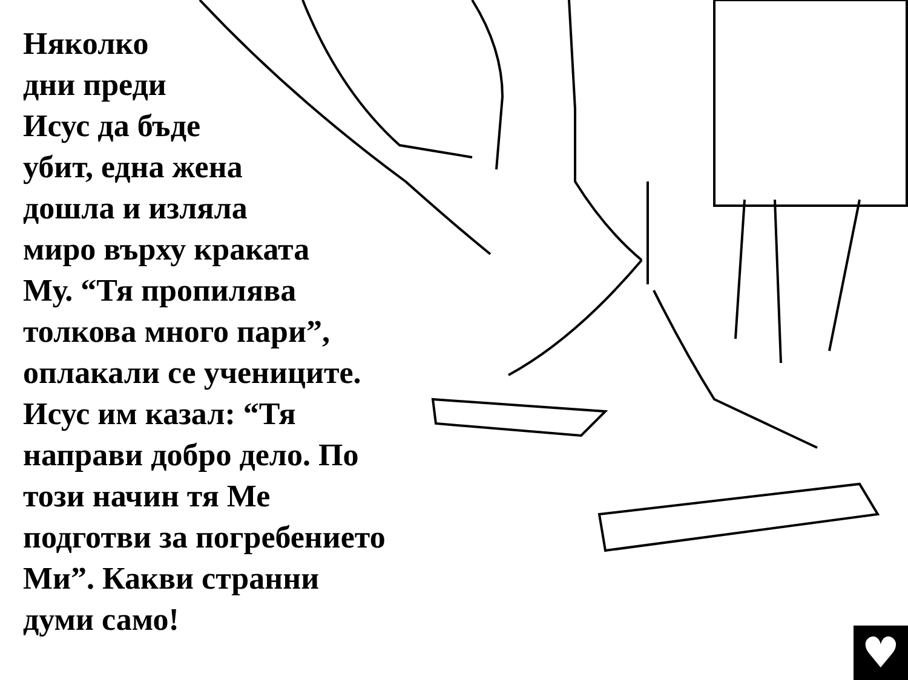Няколко
дни преди
Исус да бъде
убит, една жена
дошла и изляла
миро върху краката
Му. “Тя пропилява
толкова много пари”,
оплакали се учениците.
Исус им казал: “Тя
направи добро дело. По
този начин тя Ме
подготви за погребението
Ми”. Какви странни
думи само!
♥